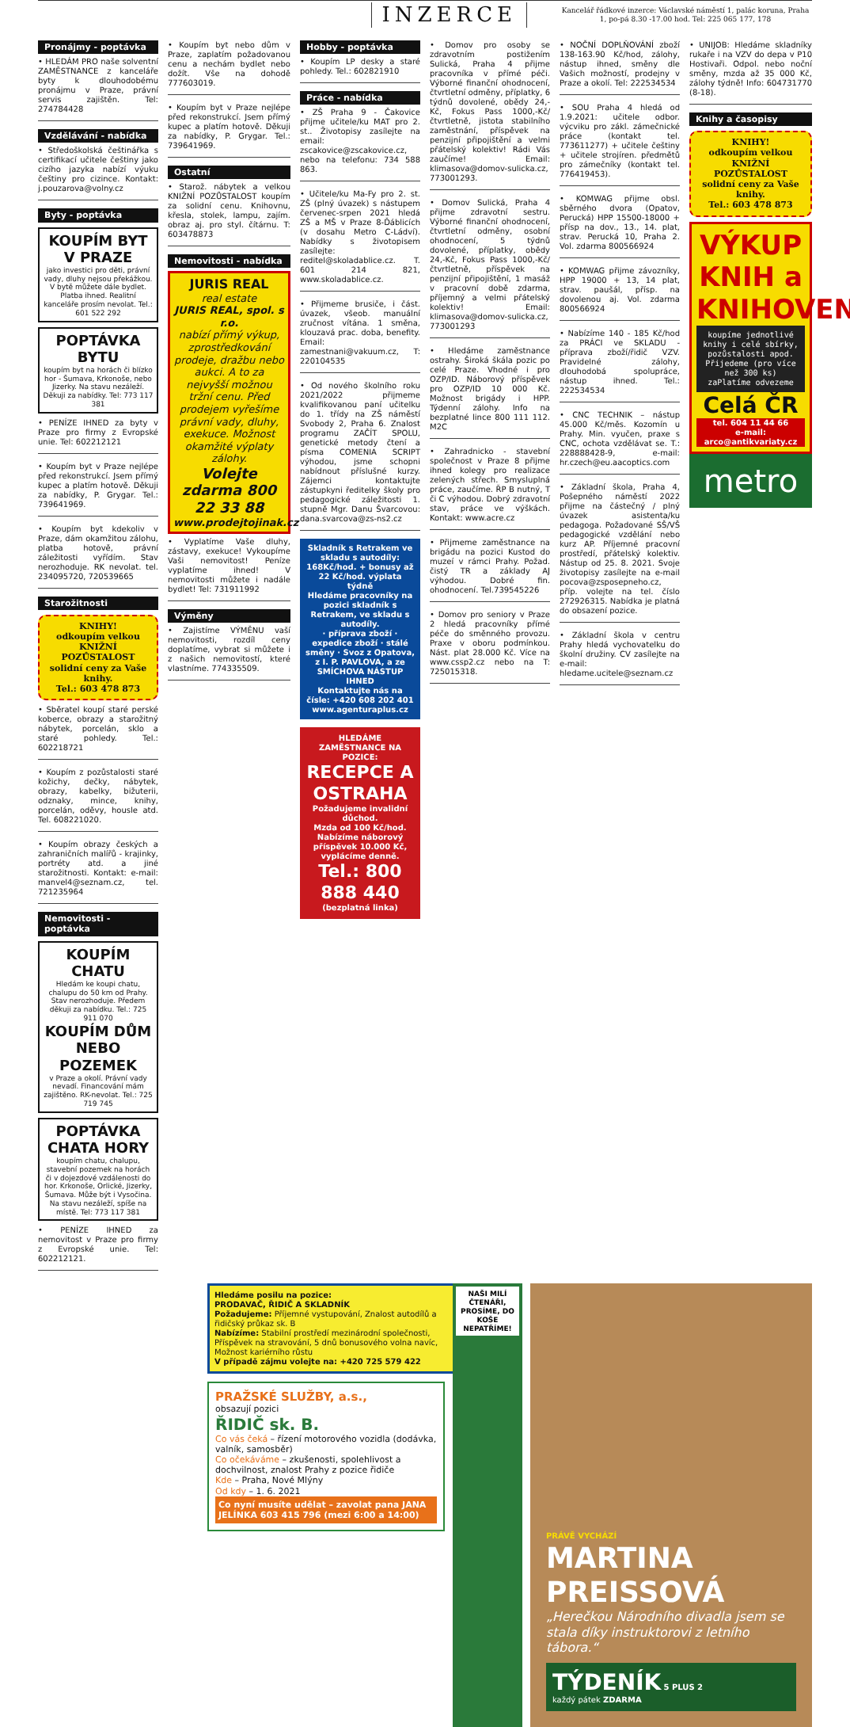INZERCE
Kancelář řádkové inzerce: Václavské náměstí 1, palác koruna, Praha 1, po-pá 8.30 -17.00 hod. Tel: 225 065 177, 178
Pronájmy - poptávka
• HLEDÁM PRO naše solventní ZAMĚSTNANCE z kanceláře byty k dlouhodobému pronájmu v Praze, právní servis zajištěn. Tel: 274784428
Vzdělávání - nabídka
• Středoškolská češtinářka s certifikací učitele češtiny jako cizího jazyka nabízí výuku češtiny pro cizince. Kontakt: j.pouzarova@volny.cz
Byty - poptávka
KOUPÍM BYT V PRAZE
jako investici pro děti, právní vady, dluhy nejsou překážkou. V bytě můžete dále bydlet. Platba ihned. Realitní kanceláře prosím nevolat. Tel.: 601 522 292
POPTÁVKA BYTU
koupím byt na horách či blízko hor - Šumava, Krkonoše, nebo Jizerky. Na stavu nezáleží. Děkuji za nabídky. Tel: 773 117 381
• PENÍZE IHNED za byty v Praze pro firmy z Evropské unie. Tel: 602212121
• Koupím byt v Praze nejlépe před rekonstrukcí. Jsem přímý kupec a platím hotově. Děkuji za nabídky, P. Grygar. Tel.: 739641969.
• Koupím byt kdekoliv v Praze, dám okamžitou zálohu, platba hotově, právní záležitosti vyřídím. Stav nerozhoduje. RK nevolat. tel. 234095720, 720539665
Starožitnosti
KNIHY!
odkoupím velkou
KNIŽNÍ POZŮSTALOST
solidní ceny za Vaše knihy.
Tel.: 603 478 873
• Sběratel koupí staré perské koberce, obrazy a starožitný nábytek, porcelán, sklo a staré pohledy. Tel.: 602218721
• Koupím z pozůstalosti staré kožichy, dečky, nábytek, obrazy, kabelky, bižuterii, odznaky, mince, knihy, porcelán, oděvy, housle atd. Tel. 608221020.
• Koupím obrazy českých a zahraničních malířů - krajinky, portréty atd. a jiné starožitnosti. Kontakt: e-mail: manvel4@seznam.cz, tel. 721235964
Nemovitosti - poptávka
KOUPÍM CHATU
Hledám ke koupi chatu, chalupu do 50 km od Prahy. Stav nerozhoduje. Předem děkuji za nabídku. Tel.: 725 911 070
KOUPÍM DŮM NEBO POZEMEK
v Praze a okolí. Právní vady nevadí. Financování mám zajištěno. RK-nevolat. Tel.: 725 719 745
POPTÁVKA CHATA HORY
koupím chatu, chalupu, stavební pozemek na horách či v dojezdové vzdálenosti do hor. Krkonoše, Orlické, Jizerky, Šumava. Může být i Vysočina. Na stavu nezáleží, spíše na místě. Tel: 773 117 381
• PENÍZE IHNED za nemovitost v Praze pro firmy z Evropské unie. Tel: 602212121.
• Koupím byt nebo dům v Praze, zaplatím požadovanou cenu a nechám bydlet nebo dožít. Vše na dohodě 777603019.
• Koupím byt v Praze nejlépe před rekonstrukcí. Jsem přímý kupec a platím hotově. Děkuji za nabídky, P. Grygar. Tel.: 739641969.
Ostatní
• Starož. nábytek a velkou KNIŽNÍ POZŮSTALOST koupím za solidní cenu. Knihovnu, křesla, stolek, lampu, zajím. obraz aj. pro styl. čítárnu. T: 603478873
Nemovitosti - nabídka
JURIS REAL
real estate
JURIS REAL, spol. s r.o.
nabízí přímý výkup, zprostředkování prodeje, dražbu nebo aukci. A to za nejvyšší možnou tržní cenu. Před prodejem vyřešíme právní vady, dluhy, exekuce. Možnost okamžité výplaty zálohy.
Volejte zdarma 800 22 33 88
www.prodejtojinak.cz
• Vyplatíme Vaše dluhy, zástavy, exekuce! Vykoupíme Vaši nemovitost! Peníze vyplatíme ihned! V nemovitosti můžete i nadále bydlet! Tel: 731911992
Výměny
• Zajistíme VÝMĚNU vaší nemovitosti, rozdíl ceny doplatíme, vybrat si můžete i z našich nemovitostí, které vlastníme. 774335509.
Hobby - poptávka
• Koupím LP desky a staré pohledy. Tel.: 602821910
Práce - nabídka
• ZŠ Praha 9 - Čakovice přijme učitele/ku MAT pro 2. st.. Životopisy zasílejte na email: zscakovice@zscakovice.cz, nebo na telefonu: 734 588 863.
• Učitele/ku Ma-Fy pro 2. st. ZŠ (plný úvazek) s nástupem červenec-srpen 2021 hledá ZŠ a MŠ v Praze 8-Ďáblicích (v dosahu Metro C-Ládví). Nabídky s životopisem zasílejte: reditel@skoladablice.cz. T. 601 214 821, www.skoladablice.cz.
• Přijmeme brusiče, i část. úvazek, všeob. manuální zručnost vítána. 1 směna, klouzavá prac. doba, benefity. Email: zamestnani@vakuum.cz, T: 220104535
• Od nového školního roku 2021/2022 přijmeme kvalifikovanou paní učitelku do 1. třídy na ZŠ náměstí Svobody 2, Praha 6. Znalost programu ZAČÍT SPOLU, genetické metody čtení a písma COMENIA SCRIPT výhodou, jsme schopni nabídnout příslušné kurzy. Zájemci kontaktujte zástupkyni ředitelky školy pro pedagogické záležitosti 1. stupně Mgr. Danu Švarcovou: dana.svarcova@zs-ns2.cz
Skladník s Retrakem ve skladu s autodíly: 168Kč/hod. + bonusy až 22 Kč/hod. výplata týdně
Hledáme pracovníky na pozici skladník s Retrakem, ve skladu s autodíly.
· příprava zboží · expedice zboží · stálé směny · Svoz z Opatova, z I. P. PAVLOVA, a ze SMÍCHOVA NÁSTUP IHNED
Kontaktujte nás na čísle: +420 608 202 401 www.agenturaplus.cz
HLEDÁME ZAMĚSTNANCE NA POZICE:
RECEPCE A OSTRAHA
Požadujeme invalidní důchod.
Mzda od 100 Kč/hod.
Nabízíme náborový příspěvek 10.000 Kč, vyplácíme denně.
Tel.: 800 888 440
(bezplatná linka)
• Domov pro osoby se zdravotním postižením Sulická, Praha 4 přijme pracovníka v přímé péči. Výborné finanční ohodnocení, čtvrtletní odměny, příplatky, 6 týdnů dovolené, obědy 24,- Kč, Fokus Pass 1000,-Kč/čtvrtletně, jistota stabilního zaměstnání, příspěvek na penzijní připojištění a velmi přátelský kolektiv! Rádi Vás zaučíme! Email: klimasova@domov-sulicka.cz, 773001293.
• Domov Sulická, Praha 4 přijme zdravotní sestru. Výborné finanční ohodnocení, čtvrtletní odměny, osobní ohodnocení, 5 týdnů dovolené, příplatky, obědy 24,-Kč, Fokus Pass 1000,-Kč/čtvrtletně, příspěvek na penzijní připojištění, 1 masáž v pracovní době zdarma, příjemný a velmi přátelský kolektiv! Email: klimasova@domov-sulicka.cz, 773001293
• Hledáme zaměstnance ostrahy. Široká škála pozic po celé Praze. Vhodné i pro OZP/ID. Náborový příspěvek pro OZP/ID 10 000 Kč. Možnost brigády i HPP. Týdenní zálohy. Info na bezplatné lince 800 111 112. M2C
• Zahradnicko - stavební společnost v Praze 8 přijme ihned kolegy pro realizace zelených střech. Smysluplná práce, zaučíme. ŘP B nutný, T či C výhodou. Dobrý zdravotní stav, práce ve výškách. Kontakt: www.acre.cz
• Přijmeme zaměstnance na brigádu na pozici Kustod do muzeí v rámci Prahy. Požad. čistý TR a základy AJ výhodou. Dobré fin. ohodnocení. Tel.739545226
• Domov pro seniory v Praze 2 hledá pracovníky přímé péče do směnného provozu. Praxe v oboru podmínkou. Nást. plat 28.000 Kč. Více na www.cssp2.cz nebo na T: 725015318.
• NOČNÍ DOPLŇOVÁNÍ zboží 138-163.90 Kč/hod, zálohy, nástup ihned, směny dle Vašich možností, prodejny v Praze a okolí. Tel: 222534534
• SOU Praha 4 hledá od 1.9.2021: učitele odbor. výcviku pro zákl. zámečnické práce (kontakt tel. 773611277) + učitele češtiny + učitele strojíren. předmětů pro zámečníky (kontakt tel. 776419453).
• KOMWAG přijme obsl. sběrného dvora (Opatov, Perucká) HPP 15500-18000 + přísp na dov., 13., 14. plat, strav. Perucká 10, Praha 2. Vol. zdarma 800566924
• KOMWAG přijme závozníky, HPP 19000 + 13, 14 plat, strav. paušál, přísp. na dovolenou aj. Vol. zdarma 800566924
• Nabízíme 140 - 185 Kč/hod za PRÁCI ve SKLADU - příprava zboží/řidič VZV. Pravidelné zálohy, dlouhodobá spolupráce, nástup ihned. Tel.: 222534534
• CNC TECHNIK – nástup 45.000 Kč/měs. Kozomín u Prahy. Min. vyučen, praxe s CNC, ochota vzdělávat se. T.: 228888428-9, e-mail: hr.czech@eu.aacoptics.com
• Základní škola, Praha 4, Pošepného náměstí 2022 přijme na částečný / plný úvazek asistenta/ku pedagoga. Požadované SŠ/VŠ pedagogické vzdělání nebo kurz AP. Příjemné pracovní prostředí, přátelský kolektiv. Nástup od 25. 8. 2021. Svoje životopisy zasílejte na e-mail pocova@zsposepneho.cz, příp. volejte na tel. číslo 272926315. Nabídka je platná do obsazení pozice.
• Základní škola v centru Prahy hledá vychovatelku do školní družiny. CV zasílejte na e-mail: hledame.ucitele@seznam.cz
• UNIJOB: Hledáme skladníky rukaře i na VZV do depa v P10 Hostivaři. Odpol. nebo noční směny, mzda až 35 000 Kč, zálohy týdně! Info: 604731770 (8-18).
Knihy a časopisy
KNIHY!
odkoupím velkou
KNIŽNÍ POZŮSTALOST
solidní ceny za Vaše knihy.
Tel.: 603 478 873
VÝKUP KNIH a KNIHOVEN
koupíme jednotlivé knihy i celé sbírky, pozůstalosti apod. Přijedeme (pro více než 300 ks) zaPlatíme odvezeme
Celá ČR
tel. 604 11 44 66
e-mail: arco@antikvariaty.cz
metro
Hledáme posilu na pozice:
PRODAVAČ, ŘIDIČ A SKLADNÍK
Požadujeme: Příjemné vystupování, Znalost autodílů a řidičský průkaz sk. B
Nabízíme: Stabilní prostředí mezinárodní společnosti, Příspěvek na stravování, 5 dnů bonusového volna navíc, Možnost kariérního růstu
V případě zájmu volejte na: +420 725 579 422
PRAŽSKÉ SLUŽBY, a.s.,
obsazují pozici
ŘIDIČ sk. B.
Co vás čeká – řízení motorového vozidla (dodávka, valník, samosběr)
Co očekáváme – zkušenosti, spolehlivost a dochvilnost, znalost Prahy z pozice řidiče
Kde – Praha, Nové Mlýny
Od kdy – 1. 6. 2021
Co nyní musíte udělat – zavolat pana JANA JELÍNKA 603 415 796 (mezi 6:00 a 14:00)
NAŠI MILÍ ČTENÁŘI, PROSÍME, DO KOŠE NEPATŘÍME!
PRÁVĚ VYCHÁZÍ
MARTINA PREISSOVÁ
„Herečkou Národního divadla jsem se stala díky instruktorovi z letního tábora.“
TÝDENÍK 5 PLUS 2
každý pátek ZDARMA